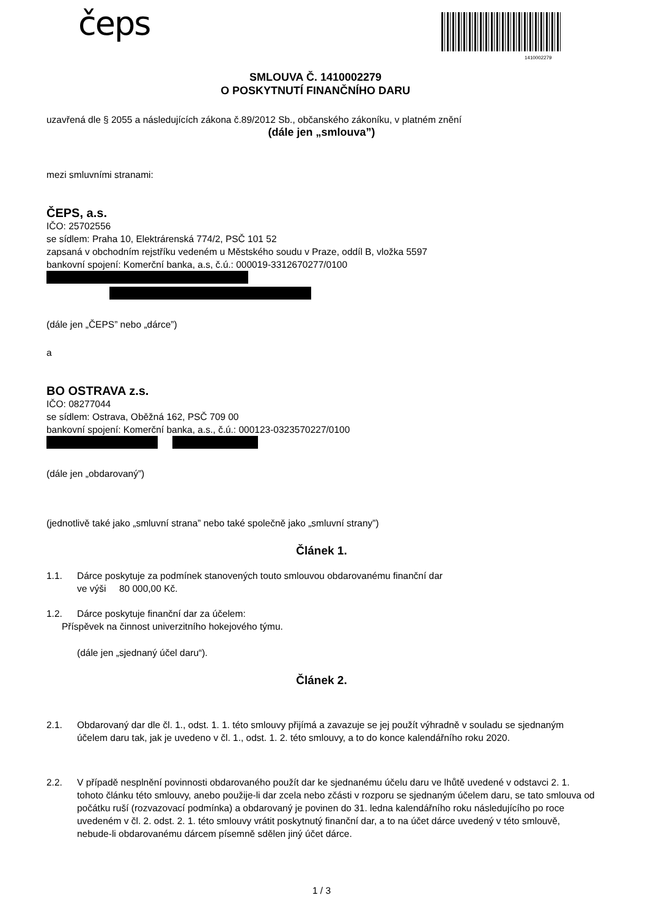čeps 1410002279
SMLOUVA Č. 1410002279
O POSKYTNUTÍ FINANČNÍHO DARU
uzavřená dle § 2055 a následujících zákona č.89/2012 Sb., občanského zákoníku, v platném znění
(dále jen „smlouva”)
mezi smluvními stranami:
ČEPS, a.s.
IČO: 25702556
se sídlem: Praha 10, Elektrárenská 774/2, PSČ 101 52
zapsaná v obchodním rejstříku vedeném u Městského soudu v Praze, oddíl B, vložka 5597
bankovní spojení: Komerční banka, a.s, č.ú.: 000019-3312670277/0100
(dále jen „ČEPS” nebo „dárce”)
a
BO OSTRAVA z.s.
IČO: 08277044
se sídlem: Ostrava, Oběžná 162, PSČ 709 00
bankovní spojení: Komerční banka, a.s., č.ú.: 000123-0323570227/0100
(dále jen „obdarovaný”)
(jednotlivě také jako „smluvní strana” nebo také společně jako „smluvní strany”)
Článek 1.
1.1. Dárce poskytuje za podmínek stanovených touto smlouvou obdarovanému finanční dar
ve výši 80 000,00 Kč.
1.2. Dárce poskytuje finanční dar za účelem:
Příspěvek na činnost univerzitního hokejového týmu.
(dále jen „sjednaný účel daru“).
Článek 2.
2.1. Obdarovaný dar dle čl. 1., odst. 1. 1. této smlouvy přijímá a zavazuje se jej použít výhradně v souladu se sjednaným účelem daru tak, jak je uvedeno v čl. 1., odst. 1. 2. této smlouvy, a to do konce kalendářního roku 2020.
2.2. V případě nesplnění povinnosti obdarovaného použít dar ke sjednanému účelu daru ve lhůtě uvedené v odstavci 2. 1. tohoto článku této smlouvy, anebo použije-li dar zcela nebo zčásti v rozporu se sjednaným účelem daru, se tato smlouva od počátku ruší (rozvazovací podmínka) a obdarovaný je povinen do 31. ledna kalendářního roku následujícího po roce uvedeném v čl. 2. odst. 2. 1. této smlouvy vrátit poskytnutý finanční dar, a to na účet dárce uvedený v této smlouvě, nebude-li obdarovanému dárcem písemně sdělen jiný účet dárce.
1 / 3